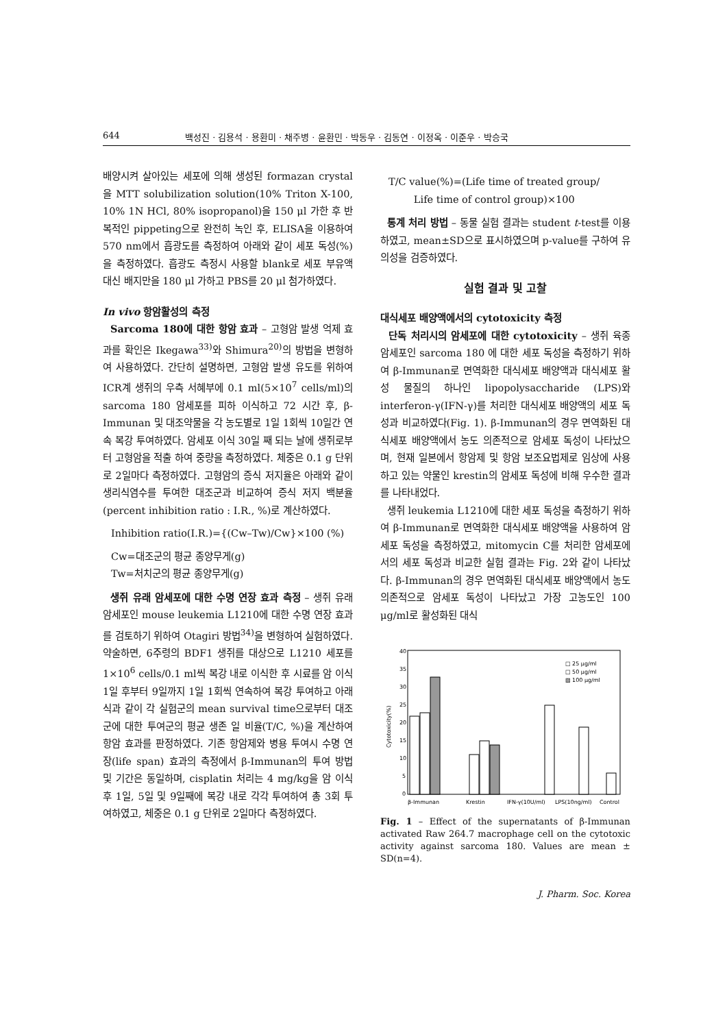644 백성진 · 김용석 · 용환미 · 채주병 · 윤환민 · 박동우 · 김동연 · 이정옥 · 이준우 · 박승국
배양시켜 살아있는 세포에 의해 생성된 formazan crystal을 MTT solubilization solution(10% Triton X-100, 10% 1N HCl, 80% isopropanol)을 150 μl 가한 후 반복적인 pippeting으로 완전히 녹인 후, ELISA을 이용하여 570 nm에서 흡광도를 측정하여 아래와 같이 세포 독성(%)을 측정하였다. 흡광도 측정시 사용할 blank로 세포 부유액 대신 배지만을 180 μl 가하고 PBS를 20 μl 첨가하였다.
In vivo 항암활성의 측정
Sarcoma 180에 대한 항암 효과 – 고형암 발생 억제 효과를 확인은 Ikegawa<sup>33)</sup>와 Shimura<sup>20)</sup>의 방법을 변형하여 사용하였다. 간단히 설명하면, 고형암 발생 유도를 위하여 ICR계 생쥐의 우측 서혜부에 0.1 ml(5×10<sup>7</sup> cells/ml)의 sarcoma 180 암세포를 피하 이식하고 72 시간 후, β-Immunan 및 대조약물을 각 농도별로 1일 1회씩 10일간 연속 복강 투여하였다. 암세포 이식 30일 째 되는 날에 생쥐로부터 고형암을 적출 하여 중량을 측정하였다. 체중은 0.1 g 단위로 2일마다 측정하였다. 고형암의 증식 저지율은 아래와 같이 생리식염수를 투여한 대조군과 비교하여 증식 저지 백분율(percent inhibition ratio : I.R., %)로 계산하였다.
Inhibition ratio(I.R.)={(Cw–Tw)/Cw}×100 (%)
Cw=대조군의 평균 종양무게(g)
Tw=처치군의 평균 종양무게(g)
생쥐 유래 암세포에 대한 수명 연장 효과 측정 – 생쥐 유래 암세포인 mouse leukemia L1210에 대한 수명 연장 효과를 검토하기 위하여 Otagiri 방법<sup>34)</sup>을 변형하여 실험하였다. 약술하면, 6주령의 BDF1 생쥐를 대상으로 L1210 세포를 1×10<sup>6</sup> cells/0.1 ml씩 복강 내로 이식한 후 시료를 암 이식 1일 후부터 9일까지 1일 1회씩 연속하여 복강 투여하고 아래 식과 같이 각 실험군의 mean survival time으로부터 대조군에 대한 투여군의 평균 생존 일 비율(T/C, %)을 계산하여 항암 효과를 판정하였다. 기존 항암제와 병용 투여시 수명 연장(life span) 효과의 측정에서 β-Immunan의 투여 방법 및 기간은 동일하며, cisplatin 처리는 4 mg/kg을 암 이식후 1일, 5일 및 9일째에 복강 내로 각각 투여하여 총 3회 투여하였고, 체중은 0.1 g 단위로 2일마다 측정하였다.
T/C value(%)=(Life time of treated group/
Life time of control group)×100
통계 처리 방법 – 동물 실험 결과는 student t-test를 이용하였고, mean±SD으로 표시하였으며 p-value를 구하여 유의성을 검증하였다.
실험 결과 및 고찰
대식세포 배양액에서의 cytotoxicity 측정
단독 처리시의 암세포에 대한 cytotoxicity – 생쥐 육종암세포인 sarcoma 180 에 대한 세포 독성을 측정하기 위하여 β-Immunan로 면역화한 대식세포 배양액과 대식세포 활성 물질의 하나인 lipopolysaccharide (LPS)와 interferon-γ(IFN-γ)를 처리한 대식세포 배양액의 세포 독성과 비교하였다(Fig. 1). β-Immunan의 경우 면역화된 대식세포 배양액에서 농도 의존적으로 암세포 독성이 나타났으며, 현재 일본에서 항암제 및 항암 보조요법제로 임상에 사용하고 있는 약물인 krestin의 암세포 독성에 비해 우수한 결과를 나타내었다.
생쥐 leukemia L1210에 대한 세포 독성을 측정하기 위하여 β-Immunan로 면역화한 대식세포 배양액을 사용하여 암세포 독성을 측정하였고, mitomycin C를 처리한 암세포에서의 세포 독성과 비교한 실험 결과는 Fig. 2와 같이 나타났다. β-Immunan의 경우 면역화된 대식세포 배양액에서 농도 의존적으로 암세포 독성이 나타났고 가장 고농도인 100 μg/ml로 활성화된 대식
40
35
30
25
20
15
10
5
0
Cytotoxicity(%)
□ 25 μg/ml
□ 50 μg/ml
▨ 100 μg/ml
β-Immunan
Krestin
IFN-γ(10U/ml)
LPS(10ng/ml)
Control
Fig. 1 – Effect of the supernatants of β-Immunan activated Raw 264.7 macrophage cell on the cytotoxic activity against sarcoma 180. Values are mean ± SD(n=4).
J. Pharm. Soc. Korea